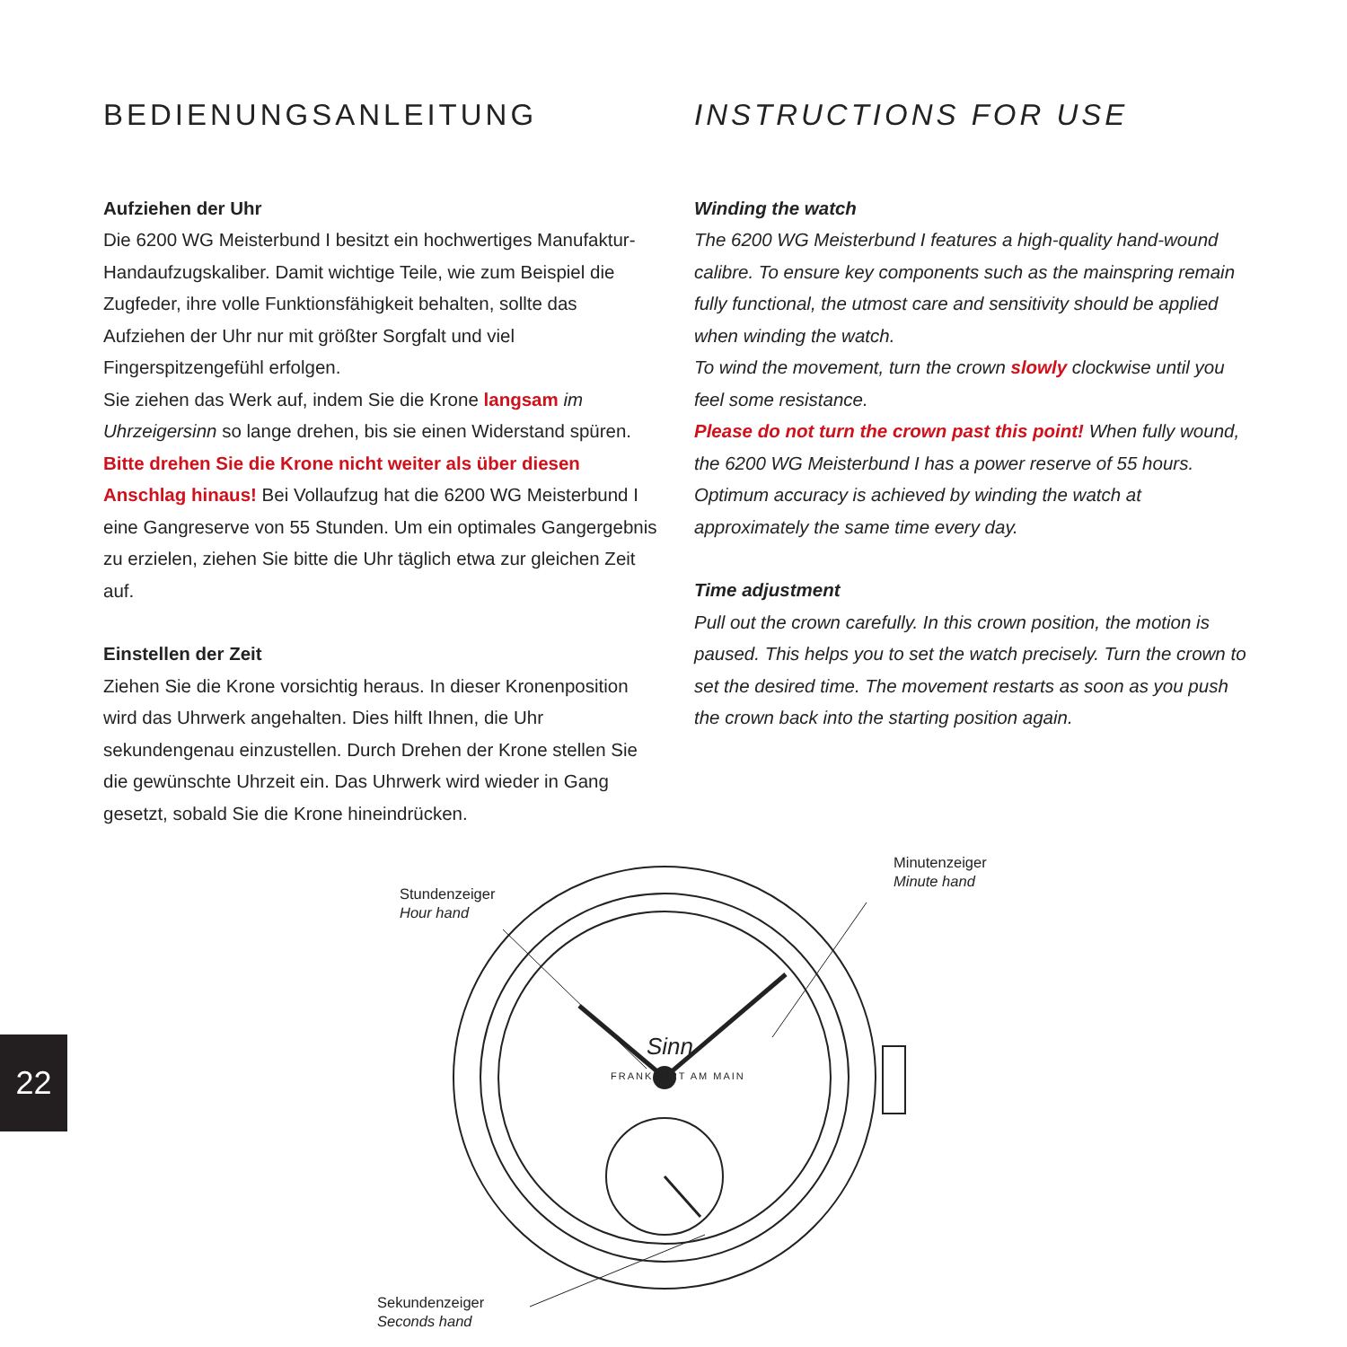BEDIENUNGSANLEITUNG
Aufziehen der Uhr
Die 6200 WG Meisterbund I besitzt ein hochwertiges Manufaktur-Handaufzugskaliber. Damit wichtige Teile, wie zum Beispiel die Zugfeder, ihre volle Funktionsfähigkeit behalten, sollte das Aufziehen der Uhr nur mit größter Sorgfalt und viel Fingerspitzengefühl erfolgen.
Sie ziehen das Werk auf, indem Sie die Krone langsam im Uhrzeigersinn so lange drehen, bis sie einen Widerstand spüren. Bitte drehen Sie die Krone nicht weiter als über diesen Anschlag hinaus! Bei Vollaufzug hat die 6200 WG Meisterbund I eine Gangreserve von 55 Stunden. Um ein optimales Gangergebnis zu erzielen, ziehen Sie bitte die Uhr täglich etwa zur gleichen Zeit auf.
Einstellen der Zeit
Ziehen Sie die Krone vorsichtig heraus. In dieser Kronenposition wird das Uhrwerk angehalten. Dies hilft Ihnen, die Uhr sekundengenau einzustellen. Durch Drehen der Krone stellen Sie die gewünschte Uhrzeit ein. Das Uhrwerk wird wieder in Gang gesetzt, sobald Sie die Krone hineindrücken.
INSTRUCTIONS FOR USE
Winding the watch
The 6200 WG Meisterbund I features a high-quality hand-wound calibre. To ensure key components such as the mainspring remain fully functional, the utmost care and sensitivity should be applied when winding the watch.
To wind the movement, turn the crown slowly clockwise until you feel some resistance.
Please do not turn the crown past this point! When fully wound, the 6200 WG Meisterbund I has a power reserve of 55 hours. Optimum accuracy is achieved by winding the watch at approximately the same time every day.
Time adjustment
Pull out the crown carefully. In this crown position, the motion is paused. This helps you to set the watch precisely. Turn the crown to set the desired time. The movement restarts as soon as you push the crown back into the starting position again.
Stundenzeiger
Hour hand
Minutenzeiger
Minute hand
Sekundenzeiger
Seconds hand
Sinn
FRANKFURT AM MAIN
22